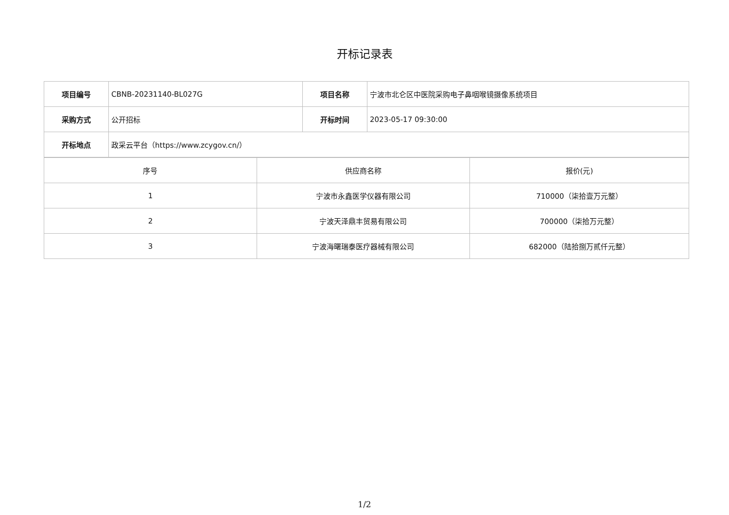开标记录表
| 项目编号 | CBNB-20231140-BL027G | 项目名称 | 宁波市北仑区中医院采购电子鼻咽喉镜摄像系统项目 |
| 采购方式 | 公开招标 | 开标时间 | 2023-05-17 09:30:00 |
| 开标地点 | 政采云平台（https://www.zcygov.cn/） | | |
| 序号 | 供应商名称 | 报价(元) |
| --- | --- | --- |
| 1 | 宁波市永鑫医学仪器有限公司 | 710000（柒拾壹万元整） |
| 2 | 宁波天泽鼎丰贸易有限公司 | 700000（柒拾万元整） |
| 3 | 宁波海曙瑞泰医疗器械有限公司 | 682000（陆拾捌万贰仟元整） |
1/2